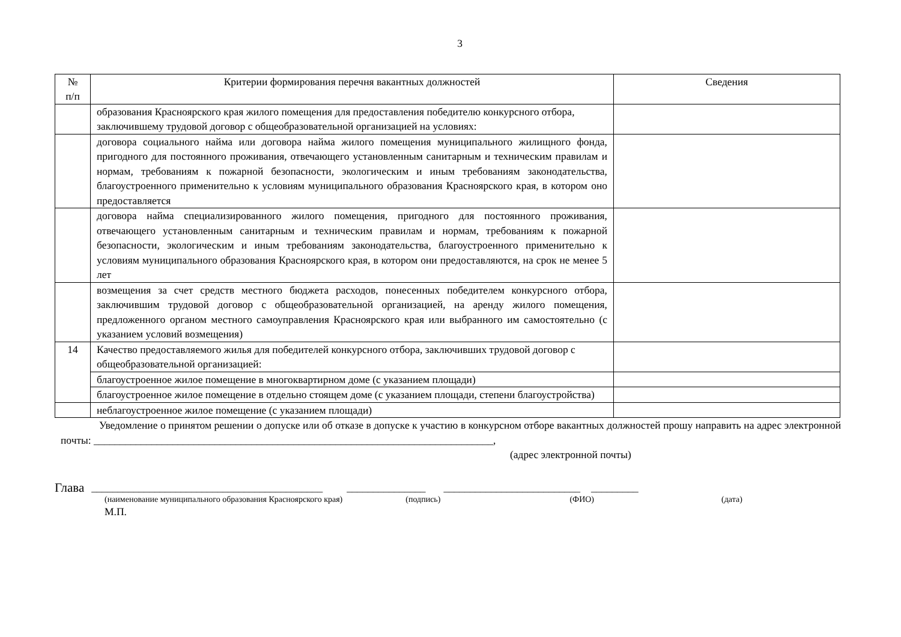3
| № п/п | Критерии формирования перечня вакантных должностей | Сведения |
| --- | --- | --- |
| | образования Красноярского края жилого помещения для предоставления победителю конкурсного отбора, заключившему трудовой договор с общеобразовательной организацией на условиях: | |
| | договора социального найма или договора найма жилого помещения муниципального жилищного фонда, пригодного для постоянного проживания, отвечающего установленным санитарным и техническим правилам и нормам, требованиям к пожарной безопасности, экологическим и иным требованиям законодательства, благоустроенного применительно к условиям муниципального образования Красноярского края, в котором оно предоставляется | |
| | договора найма специализированного жилого помещения, пригодного для постоянного проживания, отвечающего установленным санитарным и техническим правилам и нормам, требованиям к пожарной безопасности, экологическим и иным требованиям законодательства, благоустроенного применительно к условиям муниципального образования Красноярского края, в котором они предоставляются, на срок не менее 5 лет | |
| | возмещения за счет средств местного бюджета расходов, понесенных победителем конкурсного отбора, заключившим трудовой договор с общеобразовательной организацией, на аренду жилого помещения, предложенного органом местного самоуправления Красноярского края или выбранного им самостоятельно (с указанием условий возмещения) | |
| 14 | Качество предоставляемого жилья для победителей конкурсного отбора, заключивших трудовой договор с общеобразовательной организацией: | |
| | благоустроенное жилое помещение в многоквартирном доме (с указанием площади) | |
| | благоустроенное жилое помещение в отдельно стоящем доме (с указанием площади, степени благоустройства) | |
| | неблагоустроенное жилое помещение (с указанием площади) | |
Уведомление о принятом решении о допуске или об отказе в допуске к участию в конкурсном отборе вакантных должностей прошу направить на адрес электронной почты: ____________________________________________________________________________,
(адрес электронной почты)
Глава ____________________________________________ _______________ __________________________ _________
(наименование муниципального образования Красноярского края) (подпись) (ФИО) (дата)
М.П.